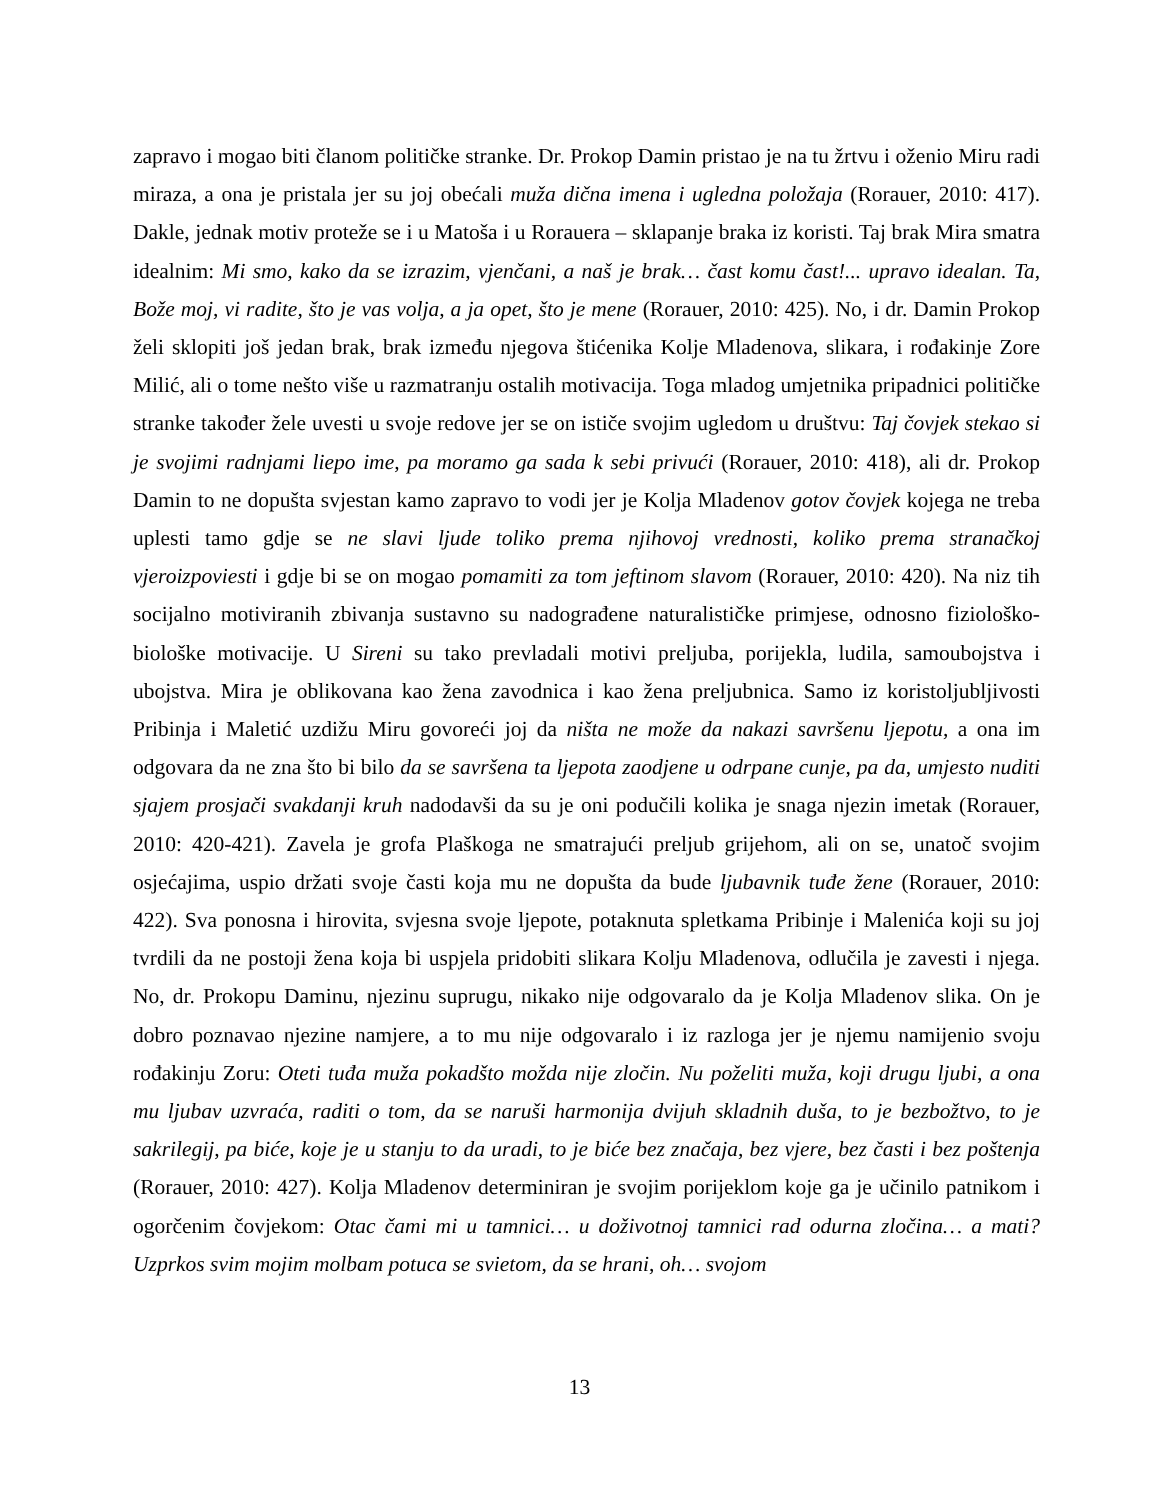zapravo i mogao biti članom političke stranke. Dr. Prokop Damin pristao je na tu žrtvu i oženio Miru radi miraza, a ona je pristala jer su joj obećali muža dična imena i ugledna položaja (Rorauer, 2010: 417). Dakle, jednak motiv proteže se i u Matoša i u Rorauera – sklapanje braka iz koristi. Taj brak Mira smatra idealnim: Mi smo, kako da se izrazim, vjenčani, a naš je brak… čast komu čast!... upravo idealan. Ta, Bože moj, vi radite, što je vas volja, a ja opet, što je mene (Rorauer, 2010: 425). No, i dr. Damin Prokop želi sklopiti još jedan brak, brak između njegova štićenika Kolje Mladenova, slikara, i rođakinje Zore Milić, ali o tome nešto više u razmatranju ostalih motivacija. Toga mladog umjetnika pripadnici političke stranke također žele uvesti u svoje redove jer se on ističe svojim ugledom u društvu: Taj čovjek stekao si je svojimi radnjami liepo ime, pa moramo ga sada k sebi privući (Rorauer, 2010: 418), ali dr. Prokop Damin to ne dopušta svjestan kamo zapravo to vodi jer je Kolja Mladenov gotov čovjek kojega ne treba uplesti tamo gdje se ne slavi ljude toliko prema njihovoj vrednosti, koliko prema stranačkoj vjeroizpoviesti i gdje bi se on mogao pomamiti za tom jeftinom slavom (Rorauer, 2010: 420). Na niz tih socijalno motiviranih zbivanja sustavno su nadograđene naturalističke primjese, odnosno fiziološko-biološke motivacije. U Sireni su tako prevladali motivi preljuba, porijekla, ludila, samoubojstva i ubojstva. Mira je oblikovana kao žena zavodnica i kao žena preljubnica. Samo iz koristoljubljivosti Pribinja i Maletić uzdižu Miru govoreći joj da ništa ne može da nakazi savršenu ljepotu, a ona im odgovara da ne zna što bi bilo da se savršena ta ljepota zaodjene u odrpane cunje, pa da, umjesto nuditi sjajem prosjači svakdanji kruh nadodavši da su je oni podučili kolika je snaga njezin imetak (Rorauer, 2010: 420-421). Zavela je grofa Plaškoga ne smatrajući preljub grijehom, ali on se, unatoč svojim osjećajima, uspio držati svoje časti koja mu ne dopušta da bude ljubavnik tuđe žene (Rorauer, 2010: 422). Sva ponosna i hirovita, svjesna svoje ljepote, potaknuta spletkama Pribinje i Malenića koji su joj tvrdili da ne postoji žena koja bi uspjela pridobiti slikara Kolju Mladenova, odlučila je zavesti i njega. No, dr. Prokopu Daminu, njezinu suprugu, nikako nije odgovaralo da je Kolja Mladenov slika. On je dobro poznavao njezine namjere, a to mu nije odgovaralo i iz razloga jer je njemu namijenio svoju rođakinju Zoru: Oteti tuđa muža pokadšto možda nije zločin. Nu poželiti muža, koji drugu ljubi, a ona mu ljubav uzvraća, raditi o tom, da se naruši harmonija dvijuh skladnih duša, to je bezbožtvo, to je sakrilegij, pa biće, koje je u stanju to da uradi, to je biće bez značaja, bez vjere, bez časti i bez poštenja (Rorauer, 2010: 427). Kolja Mladenov determiniran je svojim porijeklom koje ga je učinilo patnikom i ogorčenim čovjekom: Otac čami mi u tamnici… u doživotnoj tamnici rad odurna zločina… a mati? Uzprkos svim mojim molbam potuca se svietom, da se hrani, oh… svojom
13